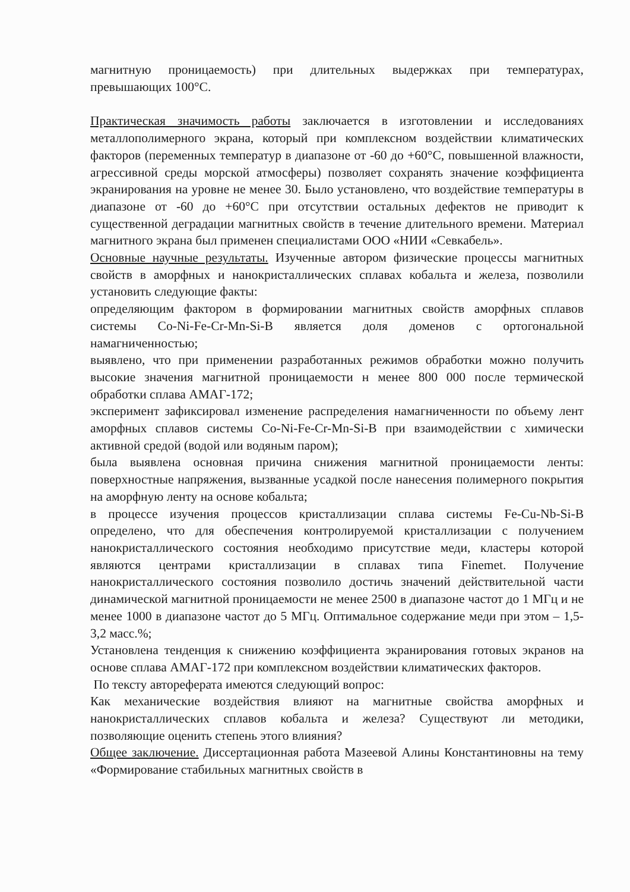магнитную проницаемость) при длительных выдержках при температурах, превышающих 100°С.
Практическая значимость работы заключается в изготовлении и исследованиях металлополимерного экрана, который при комплексном воздействии климатических факторов (переменных температур в диапазоне от -60 до +60°С, повышенной влажности, агрессивной среды морской атмосферы) позволяет сохранять значение коэффициента экранирования на уровне не менее 30. Было установлено, что воздействие температуры в диапазоне от -60 до +60°С при отсутствии остальных дефектов не приводит к существенной деградации магнитных свойств в течение длительного времени. Материал магнитного экрана был применен специалистами ООО «НИИ «Севкабель».
Основные научные результаты. Изученные автором физические процессы магнитных свойств в аморфных и нанокристаллических сплавах кобальта и железа, позволили установить следующие факты:
определяющим фактором в формировании магнитных свойств аморфных сплавов системы Co-Ni-Fe-Cr-Mn-Si-B является доля доменов с ортогональной намагниченностью;
выявлено, что при применении разработанных режимов обработки можно получить высокие значения магнитной проницаемости н менее 800 000 после термической обработки сплава АМАГ-172;
эксперимент зафиксировал изменение распределения намагниченности по объему лент аморфных сплавов системы Co-Ni-Fe-Cr-Mn-Si-B при взаимодействии с химически активной средой (водой или водяным паром);
была выявлена основная причина снижения магнитной проницаемости ленты: поверхностные напряжения, вызванные усадкой после нанесения полимерного покрытия на аморфную ленту на основе кобальта;
в процессе изучения процессов кристаллизации сплава системы Fe-Cu-Nb-Si-B определено, что для обеспечения контролируемой кристаллизации с получением нанокристаллического состояния необходимо присутствие меди, кластеры которой являются центрами кристаллизации в сплавах типа Finemet. Получение нанокристаллического состояния позволило достичь значений действительной части динамической магнитной проницаемости не менее 2500 в диапазоне частот до 1 МГц и не менее 1000 в диапазоне частот до 5 МГц. Оптимальное содержание меди при этом – 1,5-3,2 масс.%;
Установлена тенденция к снижению коэффициента экранирования готовых экранов на основе сплава АМАГ-172 при комплексном воздействии климатических факторов.
По тексту автореферата имеются следующий вопрос:
Как механические воздействия влияют на магнитные свойства аморфных и нанокристаллических сплавов кобальта и железа? Существуют ли методики, позволяющие оценить степень этого влияния?
Общее заключение. Диссертационная работа Мазеевой Алины Константиновны на тему «Формирование стабильных магнитных свойств в